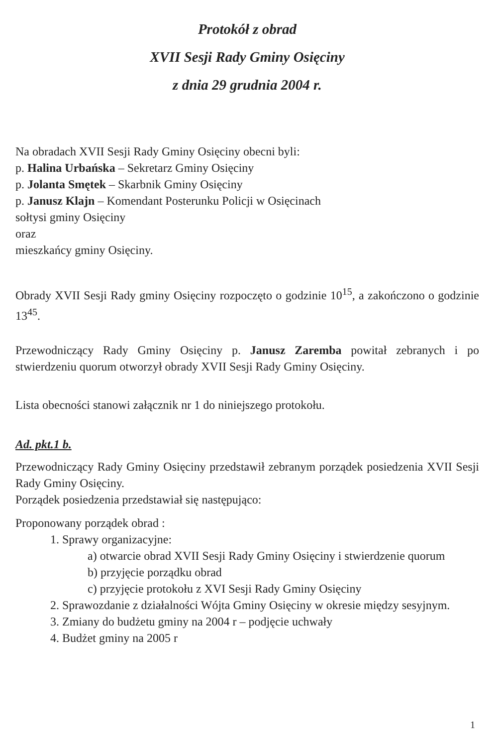Protokół z obrad
XVII Sesji Rady Gminy Osięciny
z dnia 29 grudnia 2004 r.
Na obradach XVII Sesji Rady Gminy Osięciny obecni byli:
p. Halina Urbańska – Sekretarz Gminy Osięciny
p. Jolanta Smętek – Skarbnik Gminy Osięciny
p. Janusz Klajn – Komendant Posterunku Policji w Osięcinach
sołtysi gminy Osięciny
oraz
mieszkańcy gminy Osięciny.
Obrady XVII Sesji Rady gminy Osięciny rozpoczęto o godzinie 10<sup>15</sup>, a zakończono o godzinie 13<sup>45</sup>.
Przewodniczący Rady Gminy Osięciny p. Janusz Zaremba powitał zebranych i po stwierdzeniu quorum otworzył obrady XVII Sesji Rady Gminy Osięciny.
Lista obecności stanowi załącznik nr 1 do niniejszego protokołu.
Ad. pkt.1 b.
Przewodniczący Rady Gminy Osięciny przedstawił zebranym porządek posiedzenia XVII Sesji Rady Gminy Osięciny.
Porządek posiedzenia przedstawiał się następująco:
Proponowany porządek obrad :
1. Sprawy organizacyjne:
a) otwarcie obrad XVII Sesji Rady Gminy Osięciny i stwierdzenie quorum
b) przyjęcie porządku obrad
c) przyjęcie protokołu z XVI Sesji Rady Gminy Osięciny
2. Sprawozdanie z działalności Wójta Gminy Osięciny w okresie między sesyjnym.
3. Zmiany do budżetu gminy na 2004 r – podjęcie uchwały
4. Budżet gminy na 2005 r
1